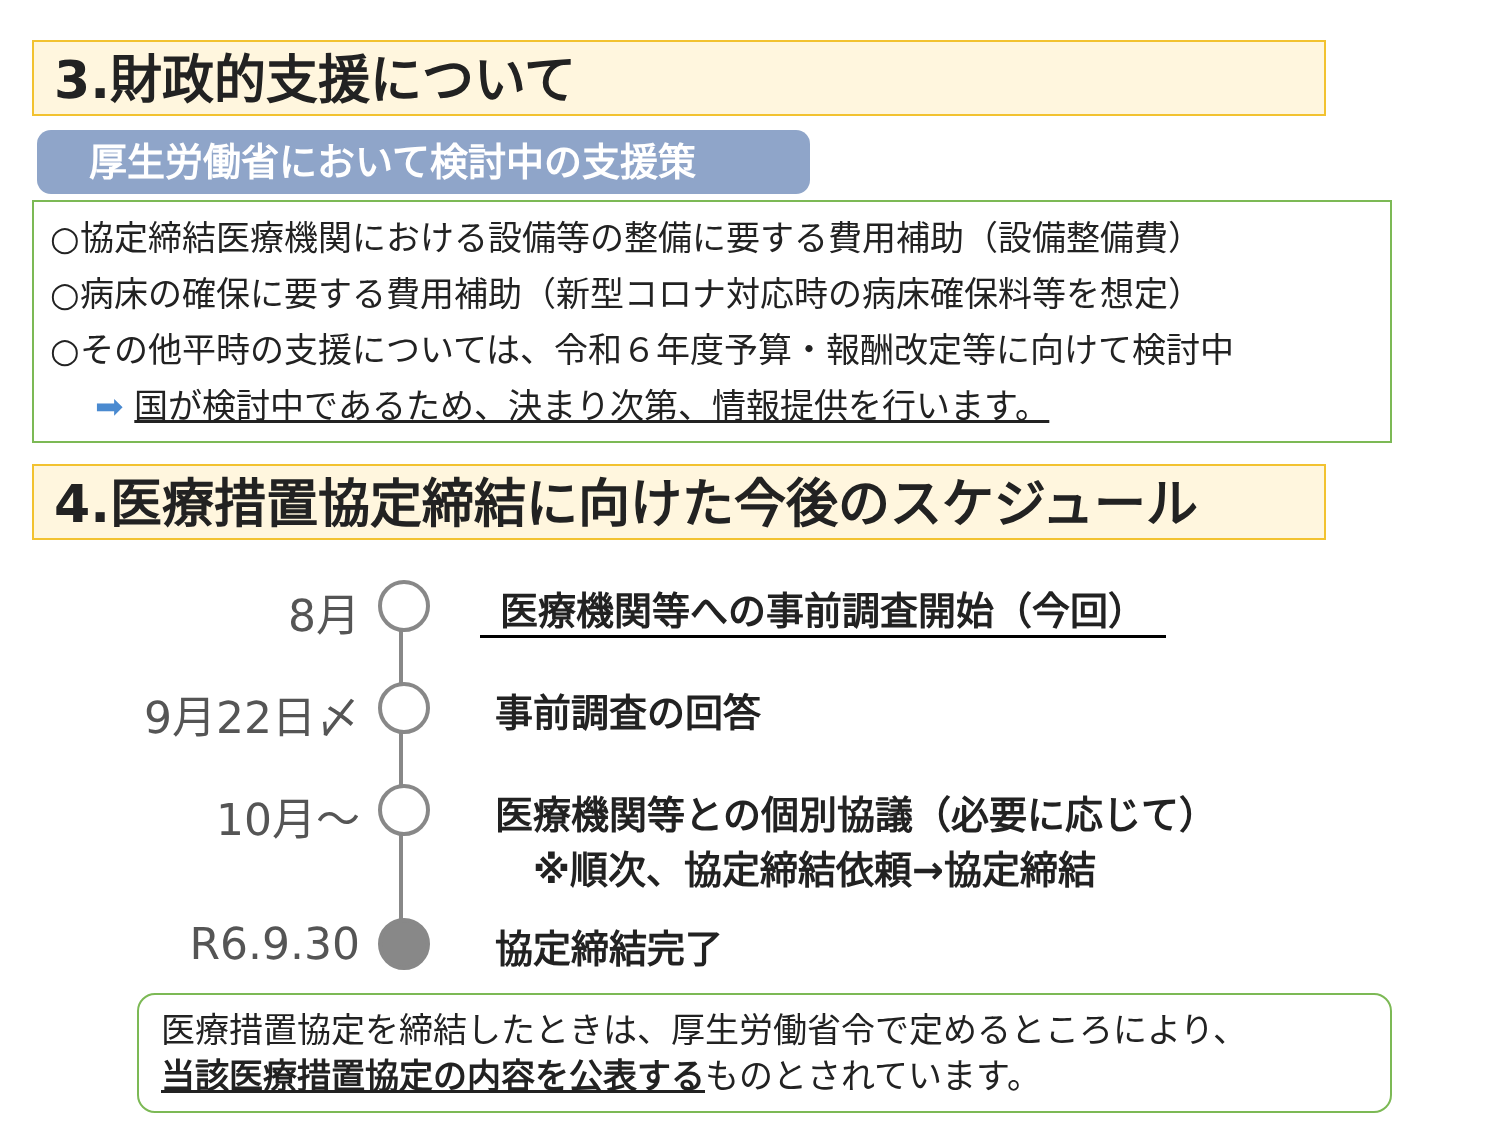3.財政的支援について
厚生労働省において検討中の支援策
○協定締結医療機関における設備等の整備に要する費用補助（設備整備費）
○病床の確保に要する費用補助（新型コロナ対応時の病床確保料等を想定）
○その他平時の支援については、令和６年度予算・報酬改定等に向けて検討中
➡ 国が検討中であるため、決まり次第、情報提供を行います。
4.医療措置協定締結に向けた今後のスケジュール
8月 医療機関等への事前調査開始（今回）
9月22日〆 事前調査の回答
10月～ 医療機関等との個別協議（必要に応じて）
　※順次、協定締結依頼→協定締結
R6.9.30 協定締結完了
医療措置協定を締結したときは、厚生労働省令で定めるところにより、
当該医療措置協定の内容を公表するものとされています。